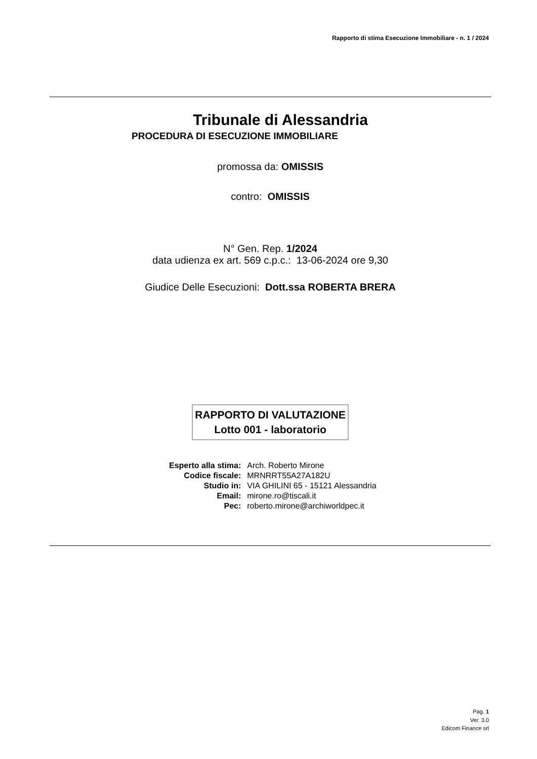Rapporto di stima Esecuzione Immobiliare - n. 1 / 2024
Tribunale di Alessandria
PROCEDURA DI ESECUZIONE IMMOBILIARE
promossa da: OMISSIS
contro: OMISSIS
N° Gen. Rep. 1/2024
data udienza ex art. 569 c.p.c.: 13-06-2024 ore 9,30
Giudice Delle Esecuzioni: Dott.ssa ROBERTA BRERA
RAPPORTO DI VALUTAZIONE
Lotto 001 - laboratorio
| Esperto alla stima: | Arch. Roberto Mirone |
| Codice fiscale: | MRNRRT55A27A182U |
| Studio in: | VIA GHILINI 65 - 15121 Alessandria |
| Email: | mirone.ro@tiscali.it |
| Pec: | roberto.mirone@archiworldpec.it |
Pag. 1
Ver. 3.0
Edicom Finance srl